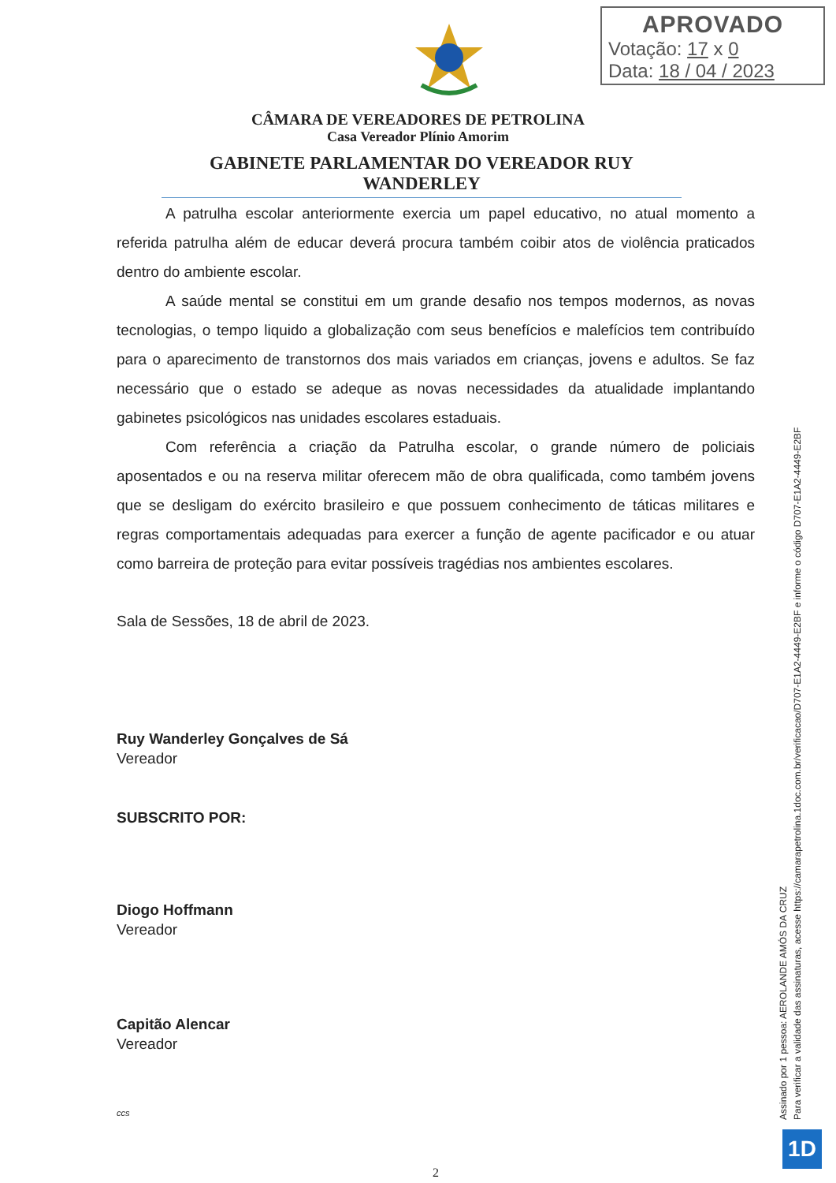APROVADO
Votação: 17 x 0
Data: 18 / 04 / 2023
CÂMARA DE VEREADORES DE PETROLINA
Casa Vereador Plínio Amorim
GABINETE PARLAMENTAR DO VEREADOR RUY WANDERLEY
A patrulha escolar anteriormente exercia um papel educativo, no atual momento a referida patrulha além de educar deverá procura também coibir atos de violência praticados dentro do ambiente escolar.
A saúde mental se constitui em um grande desafio nos tempos modernos, as novas tecnologias, o tempo liquido a globalização com seus benefícios e malefícios tem contribuído para o aparecimento de transtornos dos mais variados em crianças, jovens e adultos. Se faz necessário que o estado se adeque as novas necessidades da atualidade implantando gabinetes psicológicos nas unidades escolares estaduais.
Com referência a criação da Patrulha escolar, o grande número de policiais aposentados e ou na reserva militar oferecem mão de obra qualificada, como também jovens que se desligam do exército brasileiro e que possuem conhecimento de táticas militares e regras comportamentais adequadas para exercer a função de agente pacificador e ou atuar como barreira de proteção para evitar possíveis tragédias nos ambientes escolares.
Sala de Sessões, 18 de abril de 2023.
Ruy Wanderley Gonçalves de Sá
Vereador
SUBSCRITO POR:
Diogo Hoffmann
Vereador
Capitão Alencar
Vereador
ccs
2
Assinado por 1 pessoa: AEROLANDE AMÓS DA CRUZ
Para verificar a validade das assinaturas, acesse https://camarapetrolina.1doc.com.br/verificacao/D707-E1A2-4449-E2BF e informe o código D707-E1A2-4449-E2BF
1D